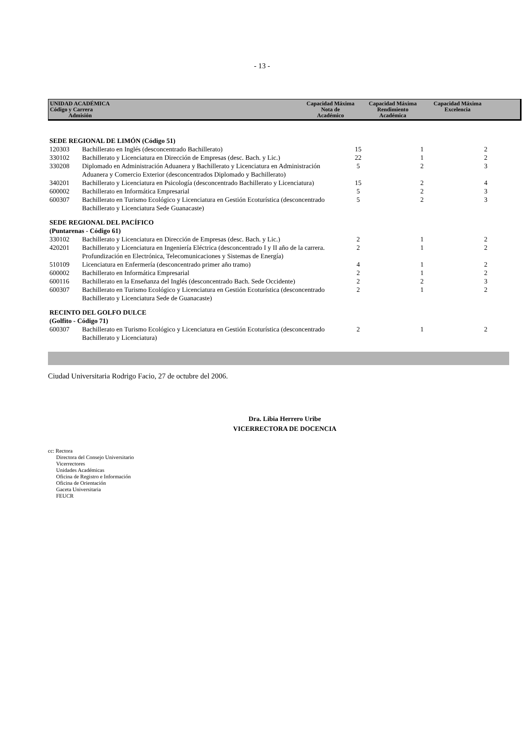- 13 -
| UNIDAD ACADÉMICA Código y Carrera Admisión | Capacidad Máxima Nota de Académico | Capacidad Máxima Rendimiento Académica | Capacidad Máxima Excelencia | |
| SEDE REGIONAL DE LIMÓN (Código 51) | | | | |
| 120303 | Bachillerato en Inglés (desconcentrado Bachillerato) | 15 | 1 | 2 |
| 330102 | Bachillerato y Licenciatura en Dirección de Empresas (desc. Bach. y Lic.) | 22 | 1 | 2 |
| 330208 | Diplomado en Administración Aduanera y Bachillerato y Licenciatura en Administración Aduanera y Comercio Exterior (desconcentrados Diplomado y Bachillerato) | 5 | 2 | 3 |
| 340201 | Bachillerato y Licenciatura en Psicología (desconcentrado Bachillerato y Licenciatura) | 15 | 2 | 4 |
| 600002 | Bachillerato en Informática Empresarial | 5 | 2 | 3 |
| 600307 | Bachillerato en Turismo Ecológico y Licenciatura en Gestión Ecoturística (desconcentrado Bachillerato y Licenciatura Sede Guanacaste) | 5 | 2 | 3 |
| SEDE REGIONAL DEL PACÍFICO (Puntarenas - Código 61) | | | | |
| 330102 | Bachillerato y Licenciatura en Dirección de Empresas (desc. Bach. y Lic.) | 2 | 1 | 2 |
| 420201 | Bachillerato y Licenciatura en Ingeniería Eléctrica (desconcentrado I y II año de la carrera. Profundización en Electrónica, Telecomunicaciones y Sistemas de Energía) | 2 | 1 | 2 |
| 510109 | Licenciatura en Enfermería (desconcentrado primer año tramo) | 4 | 1 | 2 |
| 600002 | Bachillerato en Informática Empresarial | 2 | 1 | 2 |
| 600116 | Bachillerato en la Enseñanza del Inglés (desconcentrado Bach. Sede Occidente) | 2 | 2 | 3 |
| 600307 | Bachillerato en Turismo Ecológico y Licenciatura en Gestión Ecoturística (desconcentrado Bachillerato y Licenciatura Sede de Guanacaste) | 2 | 1 | 2 |
| RECINTO DEL GOLFO DULCE (Golfito - Código 71) | | | | |
| 600307 | Bachillerato en Turismo Ecológico y Licenciatura en Gestión Ecoturística (desconcentrado Bachillerato y Licenciatura) | 2 | 1 | 2 |
Ciudad Universitaria Rodrigo Facio, 27 de octubre del 2006.
Dra. Libia Herrero Uribe
VICERRECTORA DE DOCENCIA
cc: Rectora
Directora del Consejo Universitario
Vicerrectores
Unidades Académicas
Oficina de Registro e Información
Oficina de Orientación
Gaceta Universitaria
FEUCR